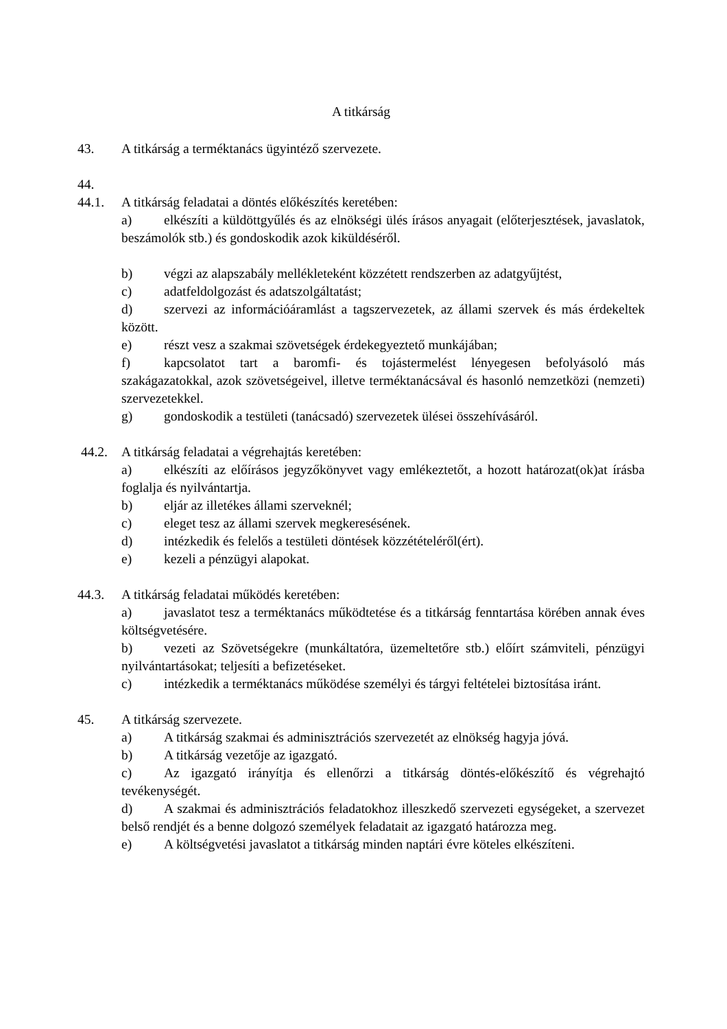A titkárság
43. A titkárság a terméktanács ügyintéző szervezete.
44.
44.1. A titkárság feladatai a döntés előkészítés keretében:
a) elkészíti a küldöttgyűlés és az elnökségi ülés írásos anyagait (előterjesztések, javaslatok, beszámolók stb.) és gondoskodik azok kiküldéséről.
b) végzi az alapszabály mellékleteként közzétett rendszerben az adatgyűjtést,
c) adatfeldolgozást és adatszolgáltatást;
d) szervezi az információáramlást a tagszervezetek, az állami szervek és más érdekeltek között.
e) részt vesz a szakmai szövetségek érdekegyeztető munkájában;
f) kapcsolatot tart a baromfi- és tojástermelést lényegesen befolyásoló más szakágazatokkal, azok szövetségeivel, illetve terméktanácsával és hasonló nemzetközi (nemzeti) szervezetekkel.
g) gondoskodik a testületi (tanácsadó) szervezetek ülései összehívásáról.
44.2. A titkárság feladatai a végrehajtás keretében:
a) elkészíti az előírásos jegyzőkönyvet vagy emlékeztetőt, a hozott határozat(ok)at írásba foglalja és nyilvántartja.
b) eljár az illetékes állami szerveknél;
c) eleget tesz az állami szervek megkeresésének.
d) intézkedik és felelős a testületi döntések közzétételéről(ért).
e) kezeli a pénzügyi alapokat.
44.3. A titkárság feladatai működés keretében:
a) javaslatot tesz a terméktanács működtetése és a titkárság fenntartása körében annak éves költségvetésére.
b) vezeti az Szövetségekre (munkáltatóra, üzemeltetőre stb.) előírt számviteli, pénzügyi nyilvántartásokat; teljesíti a befizetéseket.
c) intézkedik a terméktanács működése személyi és tárgyi feltételei biztosítása iránt.
45. A titkárság szervezete.
a) A titkárság szakmai és adminisztrációs szervezetét az elnökség hagyja jóvá.
b) A titkárság vezetője az igazgató.
c) Az igazgató irányítja és ellenőrzi a titkárság döntés-előkészítő és végrehajtó tevékenységét.
d) A szakmai és adminisztrációs feladatokhoz illeszkedő szervezeti egységeket, a szervezet belső rendjét és a benne dolgozó személyek feladatait az igazgató határozza meg.
e) A költségvetési javaslatot a titkárság minden naptári évre köteles elkészíteni.